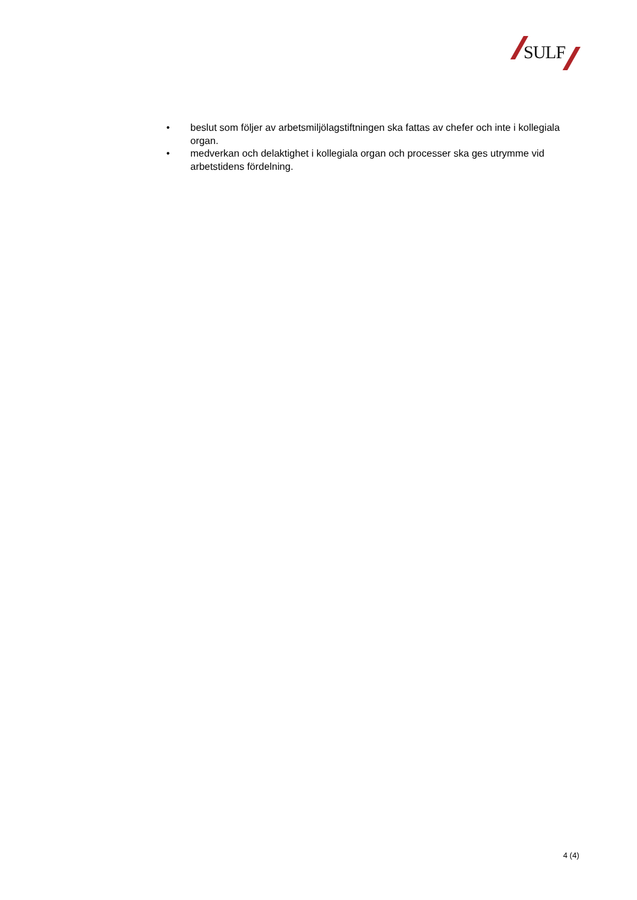SULF
• beslut som följer av arbetsmiljölagstiftningen ska fattas av chefer och inte i kollegiala organ.
• medverkan och delaktighet i kollegiala organ och processer ska ges utrymme vid arbetstidens fördelning.
4 (4)